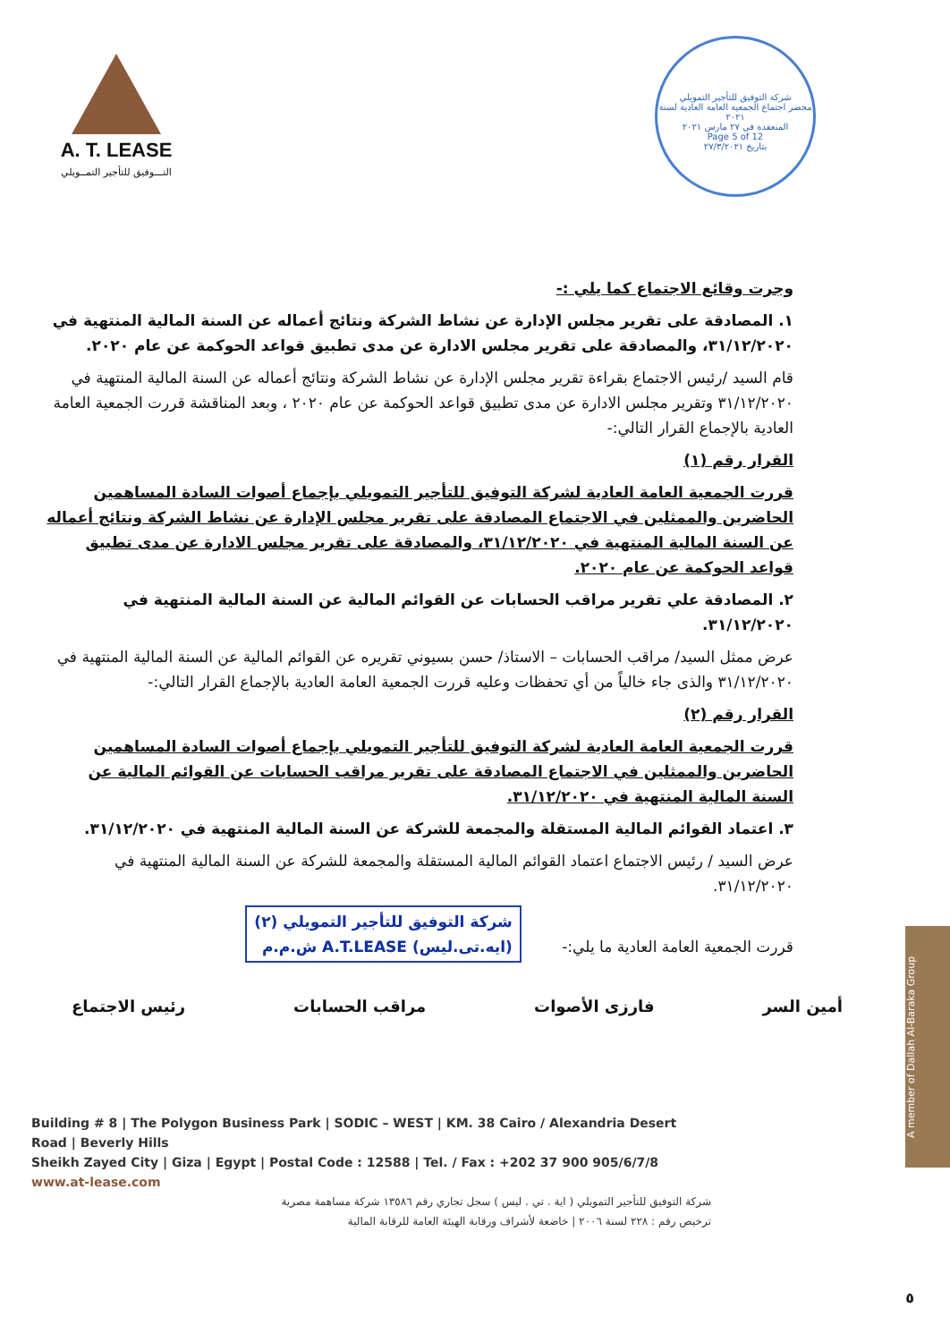A. T. LEASE
التـــوفيق للتأجير التمــويلي
شركة التوفيق للتأجير التمويلي
محضر اجتماع الجمعية العامة العادية لسنة ٢٠٢١
المنعقدة في ٢٧ مارس ٢٠٢١
Page 5 of 12
بتاريخ ٢٧/٣/٢٠٢١
وجرت وقائع الاجتماع كما يلي :-
١. المصادقة على تقرير مجلس الإدارة عن نشاط الشركة ونتائج أعماله عن السنة المالية المنتهية في ٣١/١٢/٢٠٢٠، والمصادقة على تقرير مجلس الادارة عن مدى تطبيق قواعد الحوكمة عن عام ٢٠٢٠.
قام السيد /رئيس الاجتماع بقراءة تقرير مجلس الإدارة عن نشاط الشركة ونتائج أعماله عن السنة المالية المنتهية في ٣١/١٢/٢٠٢٠ وتقرير مجلس الادارة عن مدى تطبيق قواعد الحوكمة عن عام ٢٠٢٠ ، وبعد المناقشة قررت الجمعية العامة العادية بالإجماع القرار التالي:-
القرار رقم (١)
قررت الجمعية العامة العادية لشركة التوفيق للتأجير التمويلي بإجماع أصوات السادة المساهمين الحاضرين والممثلين في الاجتماع المصادقة على تقرير مجلس الإدارة عن نشاط الشركة ونتائج أعماله عن السنة المالية المنتهية في ٣١/١٢/٢٠٢٠، والمصادقة على تقرير مجلس الادارة عن مدى تطبيق قواعد الحوكمة عن عام ٢٠٢٠.
٢. المصادقة علي تقرير مراقب الحسابات عن القوائم المالية عن السنة المالية المنتهية في ٣١/١٢/٢٠٢٠.
عرض ممثل السيد/ مراقب الحسابات – الاستاذ/ حسن بسيوني تقريره عن القوائم المالية عن السنة المالية المنتهية في ٣١/١٢/٢٠٢٠ والذى جاء خالياً من أي تحفظات وعليه قررت الجمعية العامة العادية بالإجماع القرار التالي:-
القرار رقم (٢)
قررت الجمعية العامة العادية لشركة التوفيق للتأجير التمويلي بإجماع أصوات السادة المساهمين الحاضرين والممثلين في الاجتماع المصادقة على تقرير مراقب الحسابات عن القوائم المالية عن السنة المالية المنتهية في ٣١/١٢/٢٠٢٠.
٣. اعتماد القوائم المالية المستقلة والمجمعة للشركة عن السنة المالية المنتهية في ٣١/١٢/٢٠٢٠.
عرض السيد / رئيس الاجتماع اعتماد القوائم المالية المستقلة والمجمعة للشركة عن السنة المالية المنتهية في ٣١/١٢/٢٠٢٠.
قررت الجمعية العامة العادية ما يلي:- شركة التوفيق للتأجير التمويلي (٢)
(ايه.تى.ليس) A.T.LEASE ش.م.م
أمين السر فارزى الأصوات مراقب الحسابات رئيس الاجتماع
Building # 8 | The Polygon Business Park | SODIC – WEST | KM. 38 Cairo / Alexandria Desert Road | Beverly Hills
Sheikh Zayed City | Giza | Egypt | Postal Code : 12588 | Tel. / Fax : +202 37 900 905/6/7/8 www.at-lease.com
شركة التوفيق للتأجير التمويلي ( اية . تي . ليس ) سجل تجاري رقم ١٣٥٨٦ شركة مساهمة مصرية
ترخيص رقم : ٢٢٨ لسنة ٢٠٠٦ | خاضعة لأشراف ورقابة الهيئة العامة للرقابة المالية
A member of Dallah Al-Baraka Group
٥